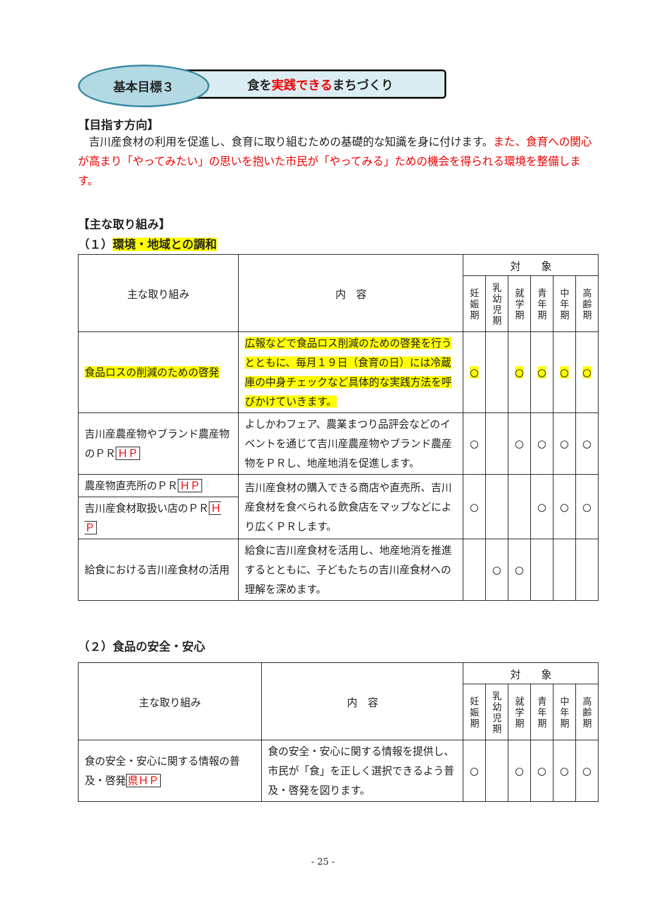食を 実践できる まちづくり
基本目標３
【目指す方向】
　吉川産食材の利用を促進し、食育に取り組むための基礎的な知識を身に付けます。また、食育への関心が高まり「やってみたい」の思いを抱いた市民が「やってみる」ための機会を得られる環境を整備します。
【主な取り組み】
（１）環境・地域との調和
| 主な取り組み | 内 容 | 対 象 | | | | | |
| --- | --- | --- | --- | --- | --- | --- | --- |
| | | 妊 娠 期 | 乳 幼 児 期 | 就 学 期 | 青 年 期 | 中 年 期 | 高 齢 期 |
| 食品ロスの削減のための啓発 | 広報などで食品ロス削減のための啓発を行うとともに、毎月１９日（食育の日）には冷蔵庫の中身チェックなど具体的な実践方法を呼びかけていきます。 | ○ | | ○ | ○ | ○ | ○ |
| 吉川産農産物やブランド農産物のＰＲ ＨＰ | よしかわフェア、農業まつり品評会などのイベントを通じて吉川産農産物やブランド農産物をＰＲし、地産地消を促進します。 | ○ | | ○ | ○ | ○ | ○ |
| 農産物直売所のＰＲ ＨＰ | 吉川産食材の購入できる商店や直売所、吉川産食材を食べられる飲食店をマップなどにより広くＰＲします。 | ○ | | | ○ | ○ | ○ |
| 吉川産食材取扱い店のＰＲ ＨＰ | | | | | | | |
| 給食における吉川産食材の活用 | 給食に吉川産食材を活用し、地産地消を推進するとともに、子どもたちの吉川産食材への理解を深めます。 | | ○ | ○ | | | |
（２）食品の安全・安心
| 主な取り組み | 内 容 | 対 象 | | | | | |
| --- | --- | --- | --- | --- | --- | --- | --- |
| | | 妊 娠 期 | 乳 幼 児 期 | 就 学 期 | 青 年 期 | 中 年 期 | 高 齢 期 |
| 食の安全・安心に関する情報の普及・啓発 県ＨＰ | 食の安全・安心に関する情報を提供し、市民が「食」を正しく選択できるよう普及・啓発を図ります。 | ○ | | ○ | ○ | ○ | ○ |
- 25 -